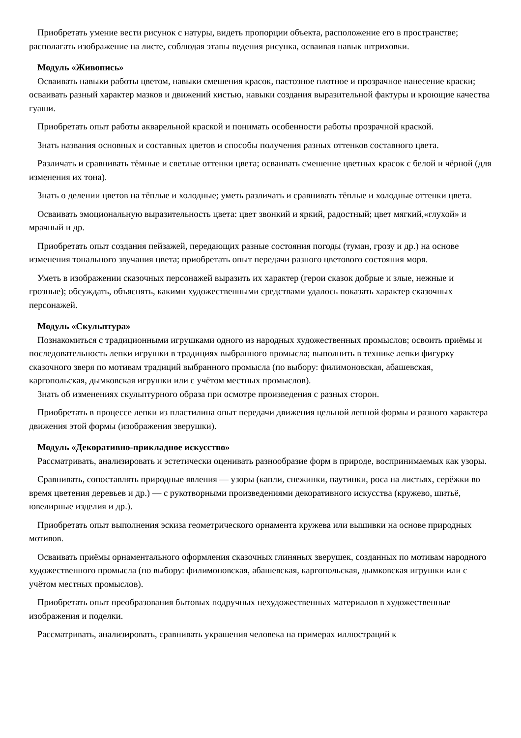Приобретать умение вести рисунок с натуры, видеть пропорции объекта, расположение его в пространстве; располагать изображение на листе, соблюдая этапы ведения рисунка, осваивая навык штриховки.
Модуль «Живопись»
Осваивать навыки работы цветом, навыки смешения красок, пастозное плотное и прозрачное нанесение краски; осваивать разный характер мазков и движений кистью, навыки создания выразительной фактуры и кроющие качества гуаши.
Приобретать опыт работы акварельной краской и понимать особенности работы прозрачной краской.
Знать названия основных и составных цветов и способы получения разных оттенков составного цвета.
Различать и сравнивать тёмные и светлые оттенки цвета; осваивать смешение цветных красок с белой и чёрной (для изменения их тона).
Знать о делении цветов на тёплые и холодные; уметь различать и сравнивать тёплые и холодные оттенки цвета.
Осваивать эмоциональную выразительность цвета: цвет звонкий и яркий, радостный; цвет мягкий,«глухой» и мрачный и др.
Приобретать опыт создания пейзажей, передающих разные состояния погоды (туман, грозу и др.) на основе изменения тонального звучания цвета; приобретать опыт передачи разного цветового состояния моря.
Уметь в изображении сказочных персонажей выразить их характер (герои сказок добрые и злые, нежные и грозные); обсуждать, объяснять, какими художественными средствами удалось показать характер сказочных персонажей.
Модуль «Скульптура»
Познакомиться с традиционными игрушками одного из народных художественных промыслов; освоить приёмы и последовательность лепки игрушки в традициях выбранного промысла; выполнить в технике лепки фигурку сказочного зверя по мотивам традиций выбранного промысла (по выбору: филимоновская, абашевская, каргопольская, дымковская игрушки или с учётом местных промыслов).
Знать об изменениях скульптурного образа при осмотре произведения с разных сторон.
Приобретать в процессе лепки из пластилина опыт передачи движения цельной лепной формы и разного характера движения этой формы (изображения зверушки).
Модуль «Декоративно-прикладное искусство»
Рассматривать, анализировать и эстетически оценивать разнообразие форм в природе, воспринимаемых как узоры.
Сравнивать, сопоставлять природные явления — узоры (капли, снежинки, паутинки, роса на листьях, серёжки во время цветения деревьев и др.) — с рукотворными произведениями декоративного искусства (кружево, шитьё, ювелирные изделия и др.).
Приобретать опыт выполнения эскиза геометрического орнамента кружева или вышивки на основе природных мотивов.
Осваивать приёмы орнаментального оформления сказочных глиняных зверушек, созданных по мотивам народного художественного промысла (по выбору: филимоновская, абашевская, каргопольская, дымковская игрушки или с учётом местных промыслов).
Приобретать опыт преобразования бытовых подручных нехудожественных материалов в художественные изображения и поделки.
Рассматривать, анализировать, сравнивать украшения человека на примерах иллюстраций к